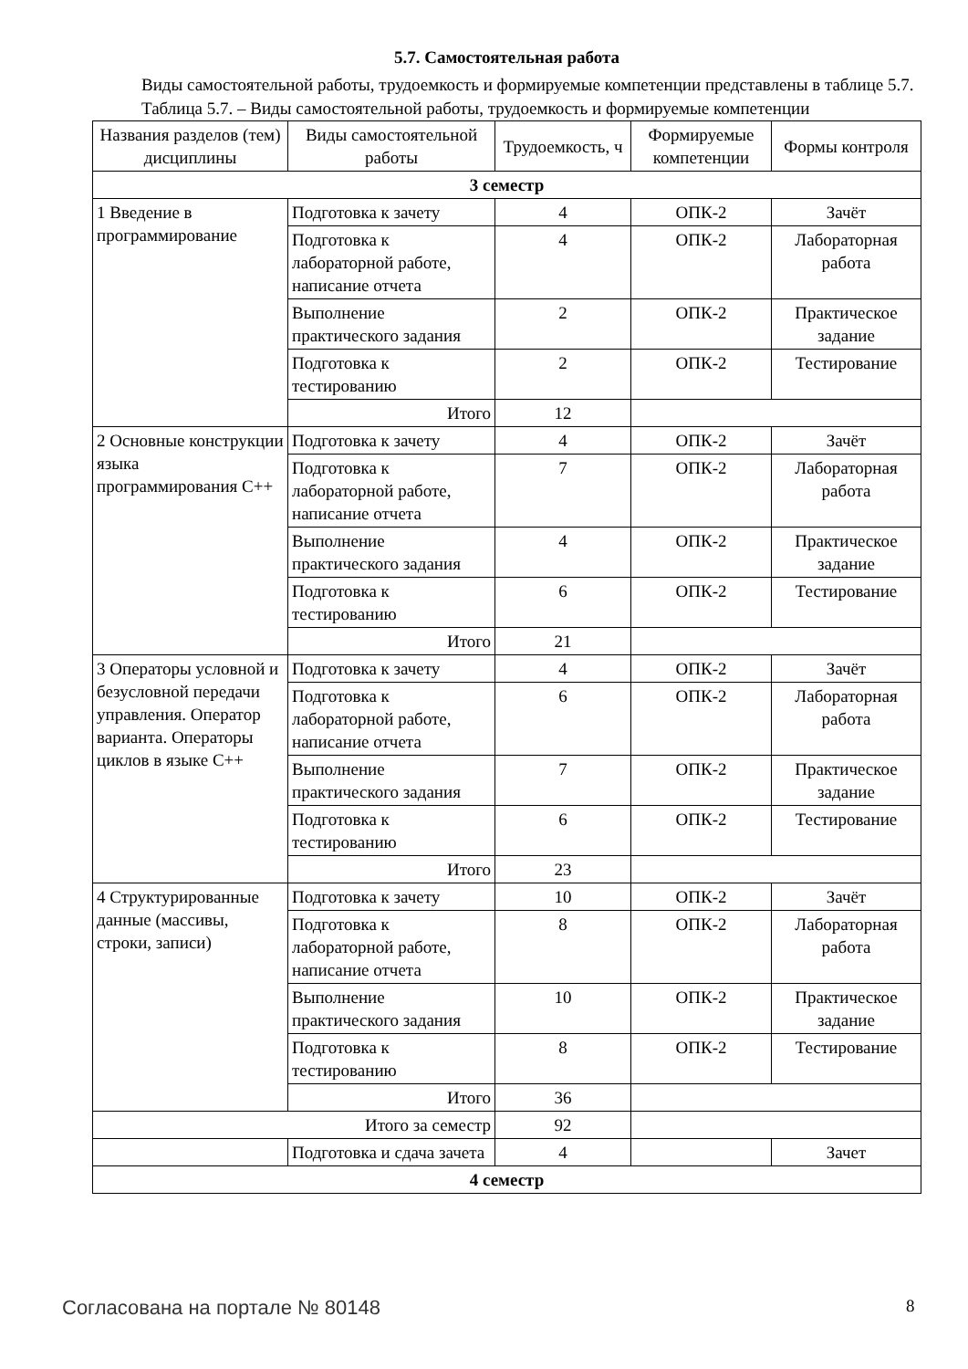5.7. Самостоятельная работа
Виды самостоятельной работы, трудоемкость и формируемые компетенции представлены в таблице 5.7.
Таблица 5.7. – Виды самостоятельной работы, трудоемкость и формируемые компетенции
| Названия разделов (тем) дисциплины | Виды самостоятельной работы | Трудоемкость, ч | Формируемые компетенции | Формы контроля |
| --- | --- | --- | --- | --- |
| 3 семестр | | | | |
| 1 Введение в программирование | Подготовка к зачету | 4 | ОПК-2 | Зачёт |
| | Подготовка к лабораторной работе, написание отчета | 4 | ОПК-2 | Лабораторная работа |
| | Выполнение практического задания | 2 | ОПК-2 | Практическое задание |
| | Подготовка к тестированию | 2 | ОПК-2 | Тестирование |
| | Итого | 12 | | |
| 2 Основные конструкции языка программирования C++ | Подготовка к зачету | 4 | ОПК-2 | Зачёт |
| | Подготовка к лабораторной работе, написание отчета | 7 | ОПК-2 | Лабораторная работа |
| | Выполнение практического задания | 4 | ОПК-2 | Практическое задание |
| | Подготовка к тестированию | 6 | ОПК-2 | Тестирование |
| | Итого | 21 | | |
| 3 Операторы условной и безусловной передачи управления. Оператор варианта. Операторы циклов в языке C++ | Подготовка к зачету | 4 | ОПК-2 | Зачёт |
| | Подготовка к лабораторной работе, написание отчета | 6 | ОПК-2 | Лабораторная работа |
| | Выполнение практического задания | 7 | ОПК-2 | Практическое задание |
| | Подготовка к тестированию | 6 | ОПК-2 | Тестирование |
| | Итого | 23 | | |
| 4 Структурированные данные (массивы, строки, записи) | Подготовка к зачету | 10 | ОПК-2 | Зачёт |
| | Подготовка к лабораторной работе, написание отчета | 8 | ОПК-2 | Лабораторная работа |
| | Выполнение практического задания | 10 | ОПК-2 | Практическое задание |
| | Подготовка к тестированию | 8 | ОПК-2 | Тестирование |
| | Итого | 36 | | |
| Итого за семестр | | 92 | | |
| | Подготовка и сдача зачета | 4 | | Зачет |
| 4 семестр | | | | |
Согласована на портале № 80148 8